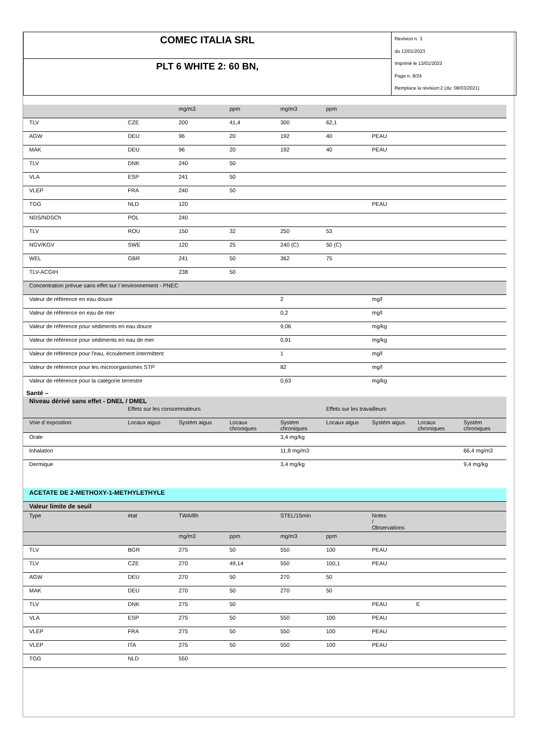| COMEC ITALIA SRL | Revision n. 3 du 13/01/2023 Imprimè le 13/01/2023 Page n. 8/24 Remplace la révision:2 (du: 08/03/2021) |
| PLT 6 WHITE 2: 60 BN, | |
| | | mg/m3 | ppm | mg/m3 | ppm | | | |
| TLV | CZE | 200 | 41,4 | 300 | 62,1 | | | |
| AGW | DEU | 96 | 20 | 192 | 40 | PEAU | | |
| MAK | DEU | 96 | 20 | 192 | 40 | PEAU | | |
| TLV | DNK | 240 | 50 | | | | | |
| VLA | ESP | 241 | 50 | | | | | |
| VLEP | FRA | 240 | 50 | | | | | |
| TGG | NLD | 120 | | | | PEAU | | |
| NDS/NDSCh | POL | 240 | | | | | | |
| TLV | ROU | 150 | 32 | 250 | 53 | | | |
| NGV/KGV | SWE | 120 | 25 | 240 (C) | 50 (C) | | | |
| WEL | GBR | 241 | 50 | 362 | 75 | | | |
| TLV-ACGIH | | 238 | 50 | | | | | |
| Concentration prévue sans effet sur l`environnement - PNEC | | | | | | | | |
| Valeur de référence en eau douce | | | | 2 | | mg/l | | |
| Valeur de référence en eau de mer | | | | 0,2 | | mg/l | | |
| Valeur de référence pour sédiments en eau douce | | | | 9,06 | | mg/kg | | |
| Valeur de référence pour sédiments en eau de mer | | | | 0,91 | | mg/kg | | |
| Valeur de référence pour l'eau, écoulement intermittent | | | | 1 | | mg/l | | |
| Valeur de référence pour les microorganismes STP | | | | 82 | | mg/l | | |
| Valeur de référence pour la catégorie terrestre | | | | 0,63 | | mg/kg | | |
Santé –
| Niveau dérivé sans effet - DNEL / DMEL | | | | | | | | |
| | Effets sur les consommateurs | | | | Effets sur les travailleurs | | | |
| Voie d`exposition | Locaux aigus | Systém aigus | Locaux chroniques | Systém chroniques | Locaux aigus | Systém aigus | Locaux chroniques | Systém chroniques |
| Orale | | | | 3,4 mg/kg | | | | |
| Inhalation | | | | 11,8 mg/m3 | | | | 66,4 mg/m3 |
| Dermique | | | | 3,4 mg/kg | | | | 9,4 mg/kg |
| ACETATE DE 2-METHOXY-1-METHYLETHYLE | | | | | | | | |
| Valeur limite de seuil | | | | | | | | |
| Type | état | TWA/8h | | STEL/15min | | Notes / Observations | | |
| | | mg/m3 | ppm | mg/m3 | ppm | | | |
| TLV | BGR | 275 | 50 | 550 | 100 | PEAU | | |
| TLV | CZE | 270 | 49,14 | 550 | 100,1 | PEAU | | |
| AGW | DEU | 270 | 50 | 270 | 50 | | | |
| MAK | DEU | 270 | 50 | 270 | 50 | | | |
| TLV | DNK | 275 | 50 | | | PEAU | E | |
| VLA | ESP | 275 | 50 | 550 | 100 | PEAU | | |
| VLEP | FRA | 275 | 50 | 550 | 100 | PEAU | | |
| VLEP | ITA | 275 | 50 | 550 | 100 | PEAU | | |
| TGG | NLD | 550 | | | | | | |